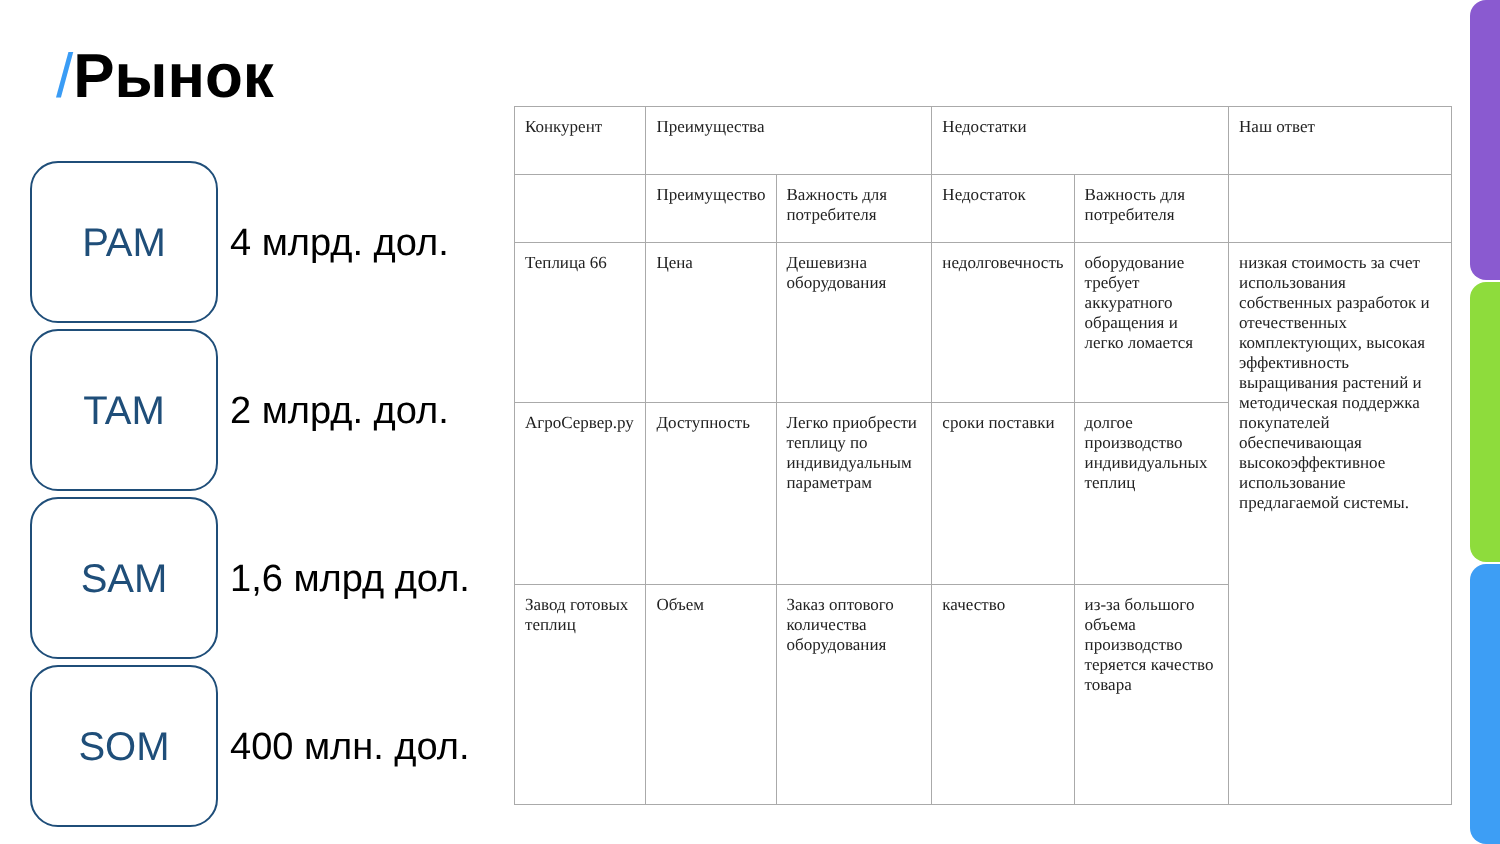/Рынок
PAM
4 млрд. дол.
TAM
2 млрд. дол.
SAM
1,6 млрд дол.
SOM
400 млн. дол.
| Конкурент | Преимущества | | Недостатки | | Наш ответ |
| --- | --- | --- | --- | --- | --- |
| | Преимущество | Важность для потребителя | Недостаток | Важность для потребителя | |
| Теплица 66 | Цена | Дешевизна оборудования | недолговечность | оборудование требует аккуратного обращения и легко ломается | низкая стоимость за счет использования собственных разработок и отечественных комплектующих, высокая эффективность выращивания растений и методическая поддержка покупателей обеспечивающая высокоэффективное использование предлагаемой системы. |
| АгроСервер.ру | Доступность | Легко приобрести теплицу по индивидуальным параметрам | сроки поставки | долгое производство индивидуальных теплиц | |
| Завод готовых теплиц | Объем | Заказ оптового количества оборудования | качество | из-за большого объема производство теряется качество товара | |